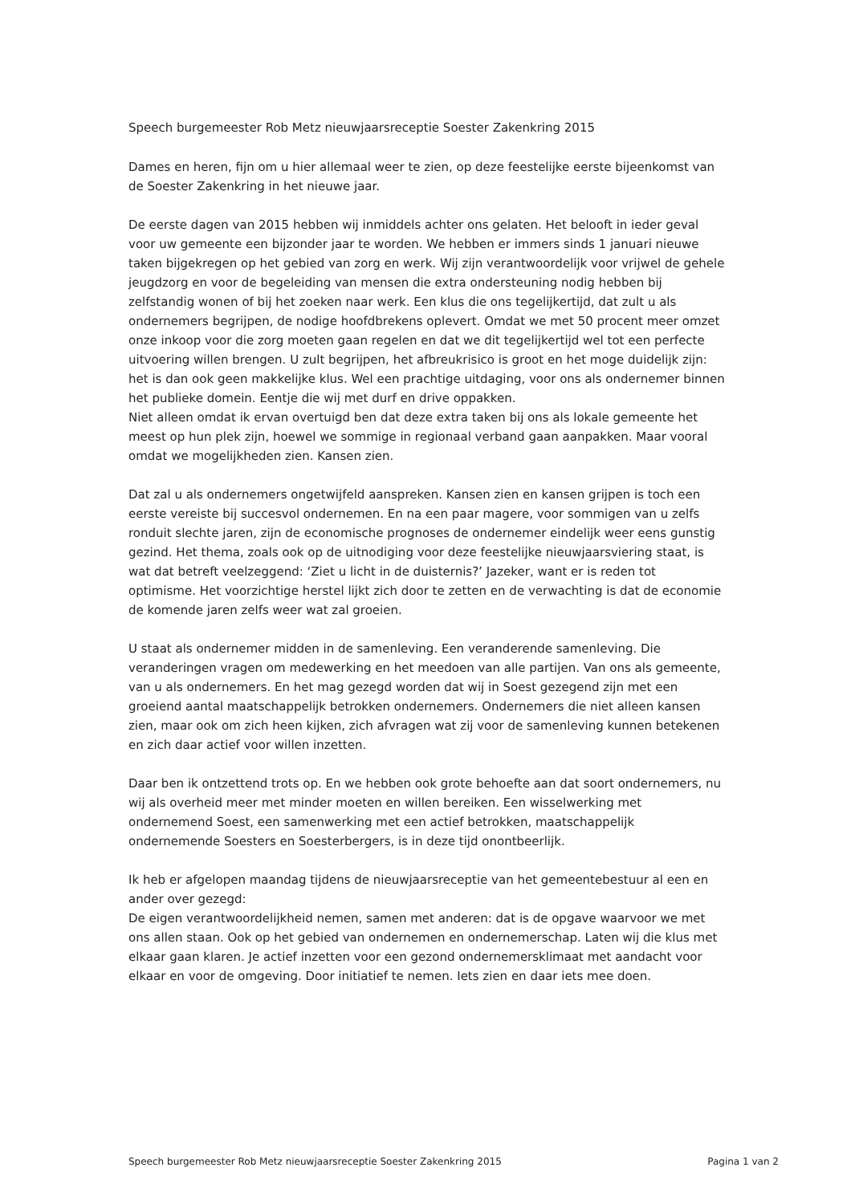Speech burgemeester Rob Metz nieuwjaarsreceptie Soester Zakenkring 2015
Dames en heren, fijn om u hier allemaal weer te zien, op deze feestelijke eerste bijeenkomst van de Soester Zakenkring in het nieuwe jaar.
De eerste dagen van 2015 hebben wij inmiddels achter ons gelaten. Het belooft in ieder geval voor uw gemeente een bijzonder jaar te worden. We hebben er immers sinds 1 januari nieuwe taken bijgekregen op het gebied van zorg en werk. Wij zijn verantwoordelijk voor vrijwel de gehele jeugdzorg en voor de begeleiding van mensen die extra ondersteuning nodig hebben bij zelfstandig wonen of bij het zoeken naar werk. Een klus die ons tegelijkertijd, dat zult u als ondernemers begrijpen, de nodige hoofdbrekens oplevert. Omdat we met 50 procent meer omzet onze inkoop voor die zorg moeten gaan regelen en dat we dit tegelijkertijd wel tot een perfecte uitvoering willen brengen. U zult begrijpen, het afbreukrisico is groot en het moge duidelijk zijn: het is dan ook geen makkelijke klus. Wel een prachtige uitdaging, voor ons als ondernemer binnen het publieke domein. Eentje die wij met durf en drive oppakken.
Niet alleen omdat ik ervan overtuigd ben dat deze extra taken bij ons als lokale gemeente het meest op hun plek zijn, hoewel we sommige in regionaal verband gaan aanpakken. Maar vooral omdat we mogelijkheden zien. Kansen zien.
Dat zal u als ondernemers ongetwijfeld aanspreken. Kansen zien en kansen grijpen is toch een eerste vereiste bij succesvol ondernemen. En na een paar magere, voor sommigen van u zelfs ronduit slechte jaren, zijn de economische prognoses de ondernemer eindelijk weer eens gunstig gezind. Het thema, zoals ook op de uitnodiging voor deze feestelijke nieuwjaarsviering staat, is wat dat betreft veelzeggend: ‘Ziet u licht in de duisternis?’ Jazeker, want er is reden tot optimisme. Het voorzichtige herstel lijkt zich door te zetten en de verwachting is dat de economie de komende jaren zelfs weer wat zal groeien.
U staat als ondernemer midden in de samenleving. Een veranderende samenleving. Die veranderingen vragen om medewerking en het meedoen van alle partijen. Van ons als gemeente, van u als ondernemers. En het mag gezegd worden dat wij in Soest gezegend zijn met een groeiend aantal maatschappelijk betrokken ondernemers. Ondernemers die niet alleen kansen zien, maar ook om zich heen kijken, zich afvragen wat zij voor de samenleving kunnen betekenen en zich daar actief voor willen inzetten.
Daar ben ik ontzettend trots op. En we hebben ook grote behoefte aan dat soort ondernemers, nu wij als overheid meer met minder moeten en willen bereiken. Een wisselwerking met ondernemend Soest, een samenwerking met een actief betrokken, maatschappelijk ondernemende Soesters en Soesterbergers, is in deze tijd onontbeerlijk.
Ik heb er afgelopen maandag tijdens de nieuwjaarsreceptie van het gemeentebestuur al een en ander over gezegd:
De eigen verantwoordelijkheid nemen, samen met anderen: dat is de opgave waarvoor we met ons allen staan. Ook op het gebied van ondernemen en ondernemerschap. Laten wij die klus met elkaar gaan klaren. Je actief inzetten voor een gezond ondernemersklimaat met aandacht voor elkaar en voor de omgeving. Door initiatief te nemen. Iets zien en daar iets mee doen.
Speech burgemeester Rob Metz nieuwjaarsreceptie Soester Zakenkring 2015 Pagina 1 van 2